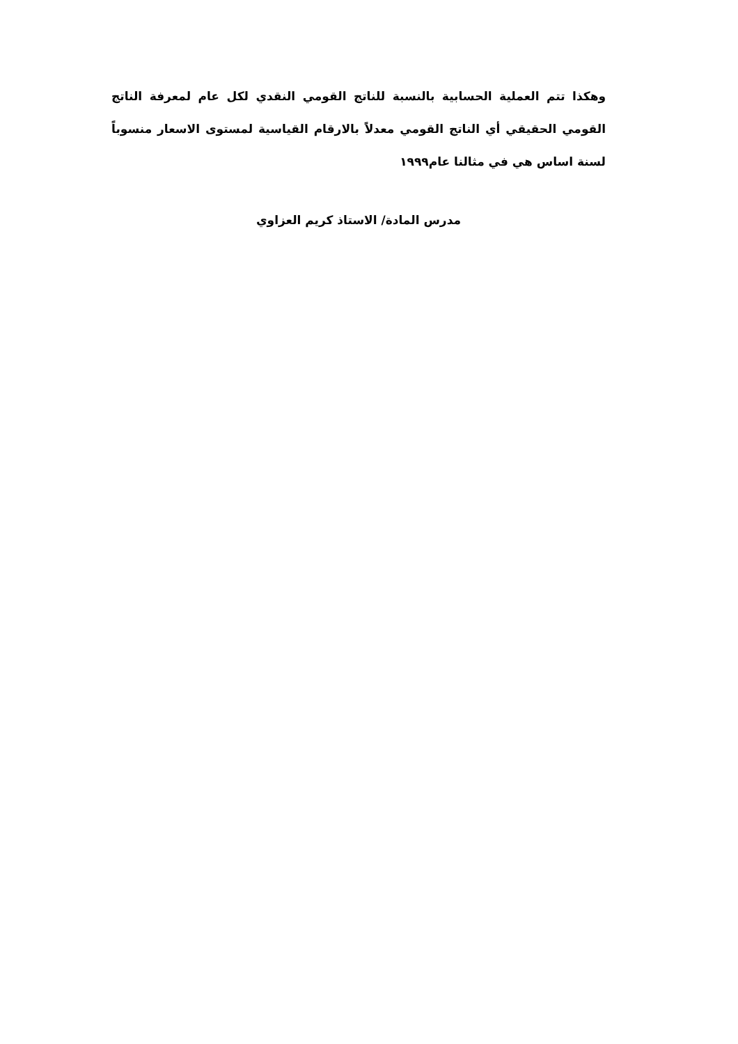وهكذا تتم العملية الحسابية بالنسبة للناتج القومي النقدي لكل عام لمعرفة الناتج القومي الحقيقي أي الناتج القومي معدلاً بالارقام القياسية لمستوى الاسعار منسوباً لسنة اساس هي في مثالنا عام١٩٩٩
مدرس المادة/ الاستاذ كريم العزاوي